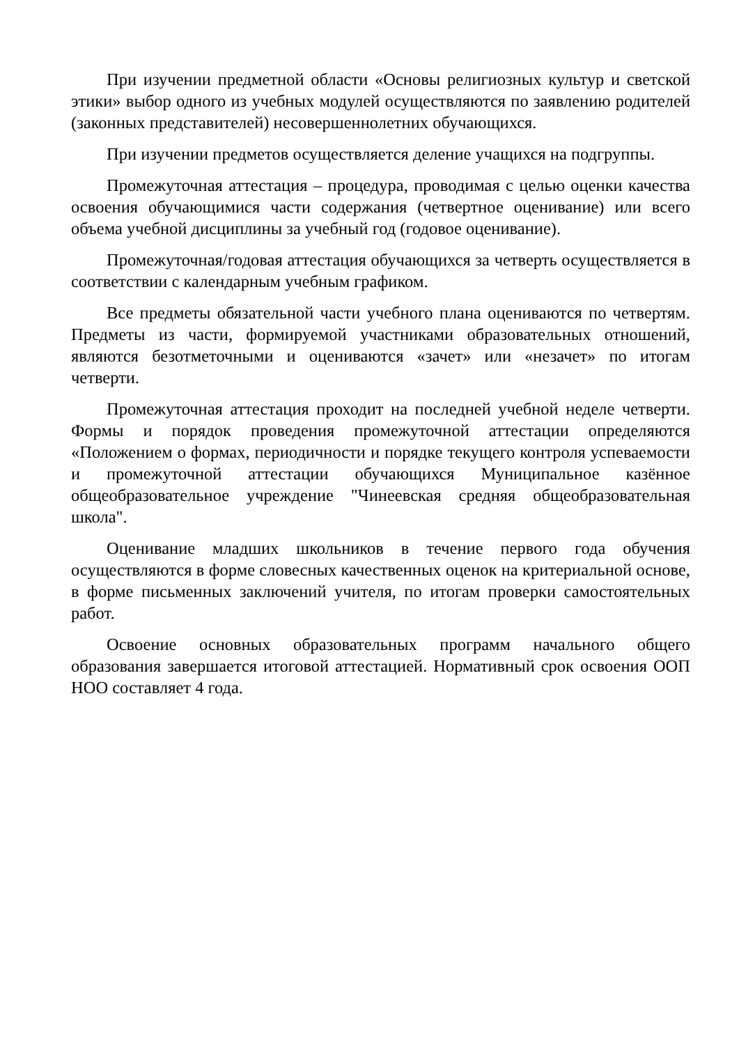При изучении предметной области «Основы религиозных культур и светской этики» выбор одного из учебных модулей осуществляются по заявлению родителей (законных представителей) несовершеннолетних обучающихся.
При изучении предметов осуществляется деление учащихся на подгруппы.
Промежуточная аттестация – процедура, проводимая с целью оценки качества освоения обучающимися части содержания (четвертное оценивание) или всего объема учебной дисциплины за учебный год (годовое оценивание).
Промежуточная/годовая аттестация обучающихся за четверть осуществляется в соответствии с календарным учебным графиком.
Все предметы обязательной части учебного плана оцениваются по четвертям. Предметы из части, формируемой участниками образовательных отношений, являются безотметочными и оцениваются «зачет» или «незачет» по итогам четверти.
Промежуточная аттестация проходит на последней учебной неделе четверти. Формы и порядок проведения промежуточной аттестации определяются «Положением о формах, периодичности и порядке текущего контроля успеваемости и промежуточной аттестации обучающихся Муниципальное казённое общеобразовательное учреждение "Чинеевская средняя общеобразовательная школа".
Оценивание младших школьников в течение первого года обучения осуществляются в форме словесных качественных оценок на критериальной основе, в форме письменных заключений учителя, по итогам проверки самостоятельных работ.
Освоение основных образовательных программ начального общего образования завершается итоговой аттестацией. Нормативный срок освоения ООП НОО составляет 4 года.